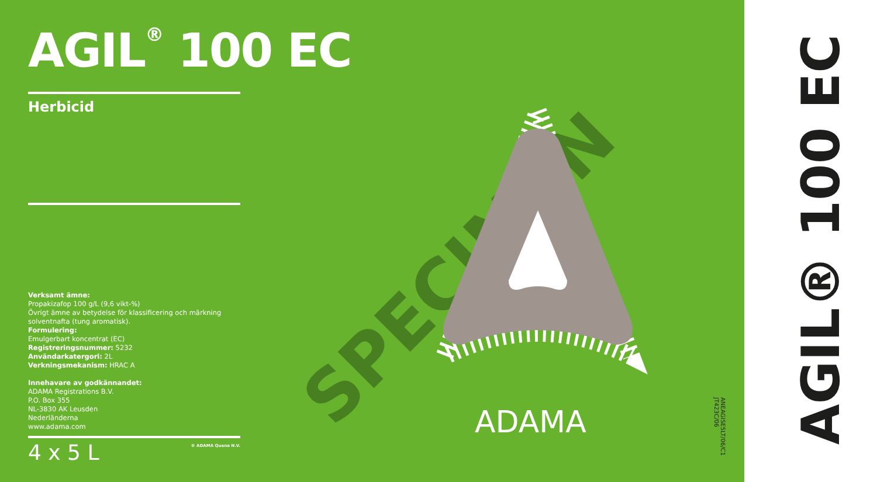AGIL<sup>®</sup> 100 EC
Herbicid
SPECIMEN
ADAMA
Verksamt ämne:
Propakizafop 100 g/L (9,6 vikt-%)
Övrigt ämne av betydelse för klassificering och märkning solventnafta (tung aromatisk).
Formulering:
Emulgerbart koncentrat (EC)
Registreringsnummer: 5232
Användarkatergori: 2L
Verkningsmekanism: HRAC A
Innehavare av godkännandet:
ADAMA Registrations B.V.
P.O. Box 355
NL-3830 AK Leusden
Nederländerna
www.adama.com
® ADAMA Quena N.V.
4 x 5 L
ANEAGISE5LT/06/C1
JT423C/06
AGIL® 100 EC